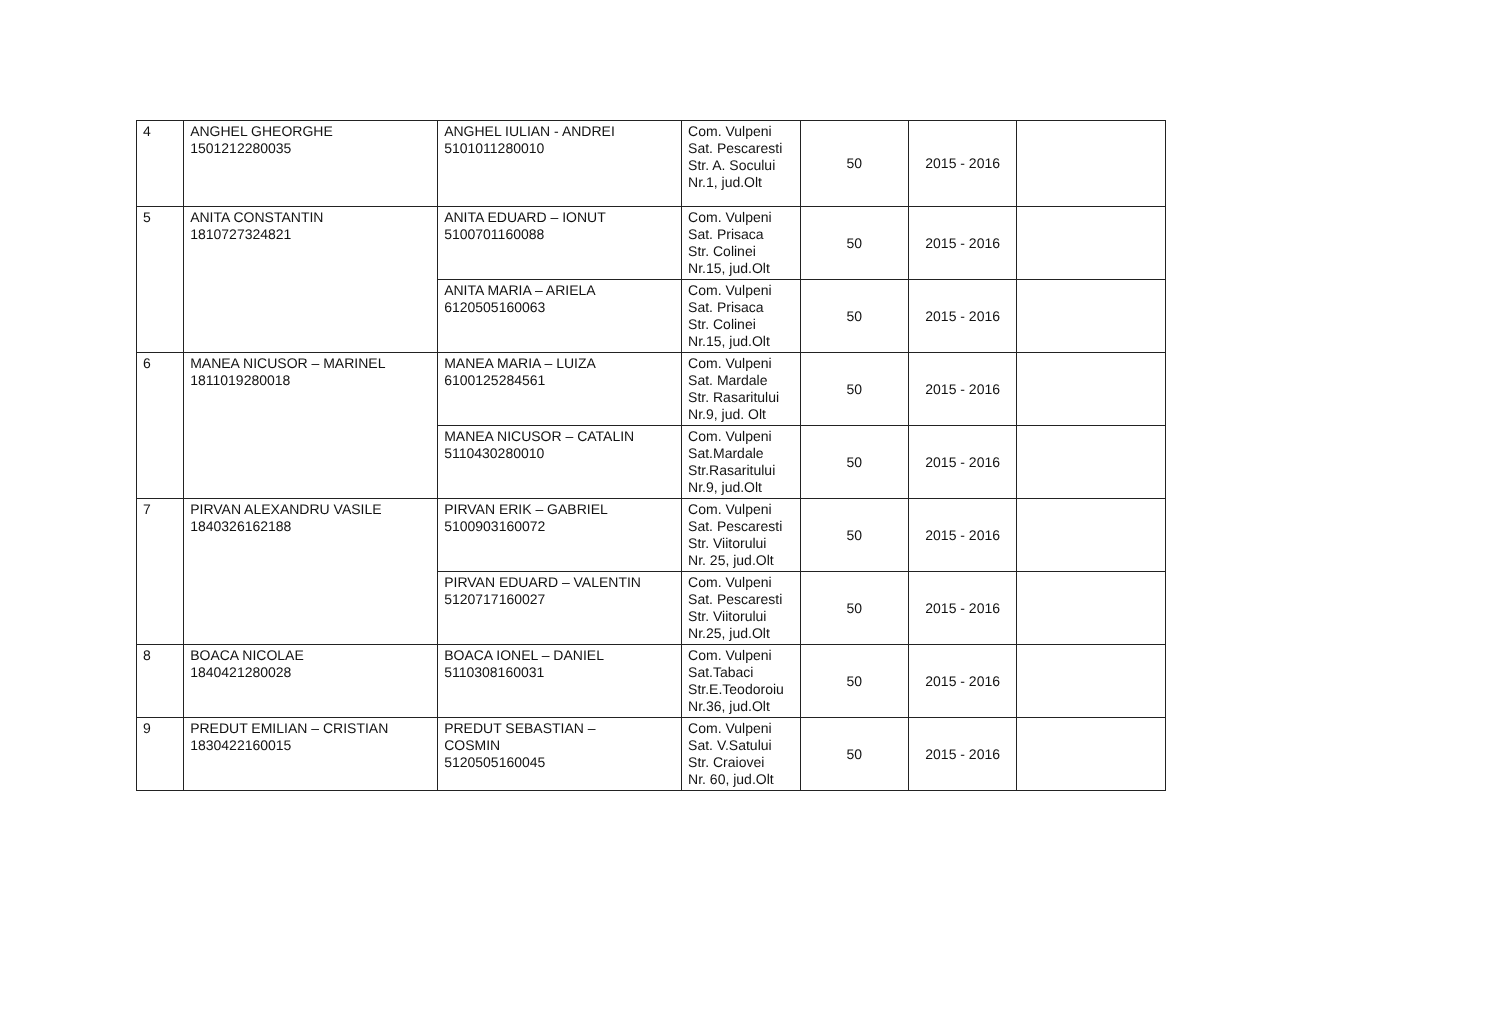| 4 | ANGHEL GHEORGHE 1501212280035 | ANGHEL IULIAN - ANDREI 5101011280010 | Com. Vulpeni Sat. Pescaresti Str. A. Socului Nr.1, jud.Olt | 50 | 2015 - 2016 | |
| 5 | ANITA CONSTANTIN 1810727324821 | ANITA EDUARD – IONUT 5100701160088 | Com. Vulpeni Sat. Prisaca Str. Colinei Nr.15, jud.Olt | 50 | 2015 - 2016 | |
| | | ANITA MARIA – ARIELA 6120505160063 | Com. Vulpeni Sat. Prisaca Str. Colinei Nr.15, jud.Olt | 50 | 2015 - 2016 | |
| 6 | MANEA NICUSOR – MARINEL 1811019280018 | MANEA MARIA – LUIZA 6100125284561 | Com. Vulpeni Sat. Mardale Str. Rasaritului Nr.9, jud. Olt | 50 | 2015 - 2016 | |
| | | MANEA NICUSOR – CATALIN 5110430280010 | Com. Vulpeni Sat.Mardale Str.Rasaritului Nr.9, jud.Olt | 50 | 2015 - 2016 | |
| 7 | PIRVAN ALEXANDRU VASILE 1840326162188 | PIRVAN ERIK – GABRIEL 5100903160072 | Com. Vulpeni Sat. Pescaresti Str. Viitorului Nr. 25, jud.Olt | 50 | 2015 - 2016 | |
| | | PIRVAN EDUARD – VALENTIN 5120717160027 | Com. Vulpeni Sat. Pescaresti Str. Viitorului Nr.25, jud.Olt | 50 | 2015 - 2016 | |
| 8 | BOACA NICOLAE 1840421280028 | BOACA IONEL – DANIEL 5110308160031 | Com. Vulpeni Sat.Tabaci Str.E.Teodoroiu Nr.36, jud.Olt | 50 | 2015 - 2016 | |
| 9 | PREDUT EMILIAN – CRISTIAN 1830422160015 | PREDUT SEBASTIAN – COSMIN 5120505160045 | Com. Vulpeni Sat. V.Satului Str. Craiovei Nr. 60, jud.Olt | 50 | 2015 - 2016 | |